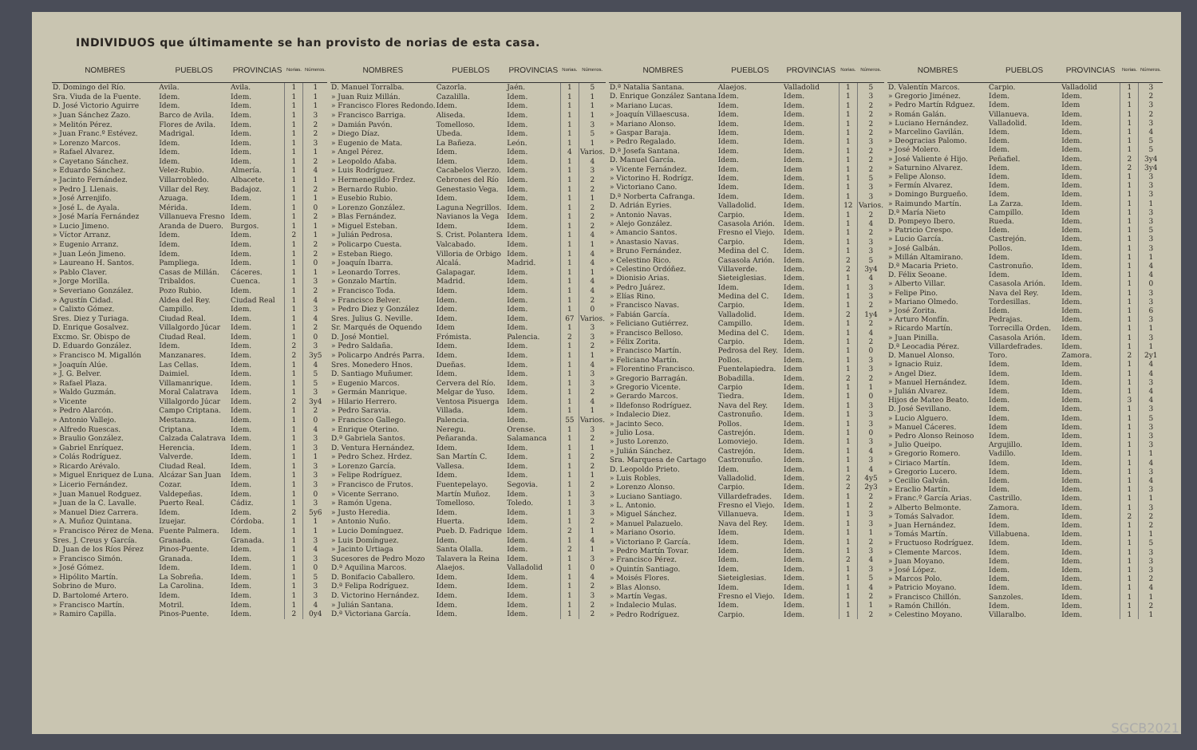INDIVIDUOS que últimamente se han provisto de norias de esta casa.
| NOMBRES | PUEBLOS | PROVINCIAS | Norias. | Números. |
| --- | --- | --- | --- | --- |
| D. Domingo del Río. | Avila. | Avila. | 1 | 1 |
| Sra. Viuda de la Fuente. | Idem. | Idem. | 1 | 1 |
| D. José Victorio Aguirre | Idem. | Idem. | 1 | 1 |
| » Juan Sánchez Zazo. | Barco de Avila. | Idem. | 1 | 3 |
| » Melitón Pérez. | Flores de Avila. | Idem. | 1 | 2 |
| » Juan Franc.º Estévez. | Madrigal. | Idem. | 1 | 2 |
| » Lorenzo Marcos. | Idem. | Idem. | 1 | 3 |
| » Rafael Alvarez. | Idem. | Idem. | 1 | 1 |
| » Cayetano Sánchez. | Idem. | Idem. | 1 | 2 |
| » Eduardo Sánchez. | Velez-Rubio. | Almería. | 1 | 4 |
| » Jacinto Fernández. | Villarrobledo. | Albacete. | 1 | 1 |
| » Pedro J. Llenais. | Villar del Rey. | Badajoz. | 1 | 2 |
| » José Arrenjifo. | Azuaga. | Idem. | 1 | 1 |
| » José L. de Ayala. | Mérida. | Idem. | 1 | 0 |
| » José María Fernández | Villanueva Fresno | Idem. | 1 | 2 |
| » Lucio Jimeno. | Aranda de Duero. | Burgos. | 1 | 1 |
| » Víctor Arranz. | Idem. | Idem. | 2 | 1 |
| » Eugenio Arranz. | Idem. | Idem. | 1 | 2 |
| » Juan León Jimeno. | Idem. | Idem. | 1 | 2 |
| » Laureano H. Santos. | Pampliega. | Idem. | 1 | 0 |
| » Pablo Claver. | Casas de Millán. | Cáceres. | 1 | 1 |
| » Jorge Morilla. | Tribaldos. | Cuenca. | 1 | 3 |
| » Severiano González. | Pozo Rubio. | Idem. | 1 | 2 |
| » Agustín Cidad. | Aldea del Rey. | Ciudad Real | 1 | 4 |
| » Calixto Gómez. | Campillo. | Idem. | 1 | 3 |
| Sres. Diez y Turiaga. | Ciudad Real. | Idem. | 1 | 4 |
| D. Enrique Gosalvez. | Villalgordo Júcar | Idem. | 1 | 2 |
| Excmo. Sr. Obispo de | Ciudad Real. | Idem. | 1 | 0 |
| D. Eduardo González. | Idem. | Idem. | 2 | 3 |
| » Francisco M. Migallón | Manzanares. | Idem. | 2 | 3y5 |
| » Joaquín Alúe. | Las Cellas. | Idem. | 1 | 4 |
| » J. G. Belver. | Daimiel. | Idem. | 1 | 5 |
| » Rafael Plaza. | Villamanrique. | Idem. | 1 | 5 |
| » Waldo Guzmán. | Moral Calatrava | Idem. | 1 | 3 |
| » Vicente | Villalgordo Júcar | Idem. | 2 | 3y4 |
| » Pedro Alarcón. | Campo Criptana. | Idem. | 1 | 2 |
| » Antonio Vallejo. | Mestanza. | Idem. | 1 | 0 |
| » Alfredo Ruescas. | Criptana. | Idem. | 1 | 4 |
| » Braulio González. | Calzada Calatrava | Idem. | 1 | 3 |
| » Gabriel Enríquez. | Herencia. | Idem. | 1 | 3 |
| » Colás Rodríguez. | Valverde. | Idem. | 1 | 1 |
| » Ricardo Arévalo. | Ciudad Real. | Idem. | 1 | 3 |
| » Miguel Enriquez de Luna. | Alcázar San Juan | Idem. | 1 | 3 |
| » Licerio Fernández. | Cozar. | Idem. | 1 | 3 |
| » Juan Manuel Rodguez. | Valdepeñas. | Idem. | 1 | 0 |
| » Juan de la C. Lavalle. | Puerto Real. | Cádiz. | 1 | 3 |
| » Manuel Diez Carrera. | Idem. | Idem. | 2 | 5y6 |
| » A. Muñoz Quintana. | Izuejar. | Córdoba. | 1 | 1 |
| » Francisco Pérez de Mena. | Fuente Palmera. | Idem. | 1 | 1 |
| Sres. J. Creus y García. | Granada. | Granada. | 1 | 3 |
| D. Juan de los Ríos Pérez | Pinos-Puente. | Idem. | 1 | 4 |
| » Francisco Simón. | Granada. | Idem. | 1 | 3 |
| » José Gómez. | Idem. | Idem. | 1 | 0 |
| » Hipólito Martín. | La Sobreña. | Idem. | 1 | 5 |
| Sobrino de Muro. | La Carolina. | Idem. | 1 | 3 |
| D. Bartolomé Artero. | Idem. | Idem. | 1 | 3 |
| » Francisco Martín. | Motril. | Idem. | 1 | 4 |
| » Ramiro Capilla. | Pinos-Puente. | Idem. | 2 | 0y4 |
| NOMBRES | PUEBLOS | PROVINCIAS | Norias. | Números. |
| --- | --- | --- | --- | --- |
| D. Manuel Torralba. | Cazorla. | Jaén. | 1 | 5 |
| » Juan Ruiz Millán. | Cazalilla. | Idem. | 1 | 1 |
| » Francisco Flores Redondo. | Idem. | Idem. | 1 | 1 |
| » Francisco Barriga. | Aliseda. | Idem. | 1 | 1 |
| » Damián Pavón. | Tomelloso. | Idem. | 1 | 3 |
| » Diego Díaz. | Ubeda. | Idem. | 1 | 5 |
| » Eugenio de Mata. | La Bañeza. | León. | 1 | 1 |
| » Angel Pérez. | Idem. | Idem. | 4 | Varios. |
| » Leopoldo Afaba. | Idem. | Idem. | 1 | 4 |
| » Luis Rodríguez. | Cacabelos Vierzo. | Idem. | 1 | 3 |
| » Hermenegildo Frdez. | Cebrones del Río | Idem. | 1 | 2 |
| » Bernardo Rubio. | Genestasio Vega. | Idem. | 1 | 2 |
| » Eusebio Rubio. | Idem. | Idem. | 1 | 1 |
| » Lorenzo González. | Laguna Negrillos. | Idem. | 1 | 2 |
| » Blas Fernández. | Navianos la Vega | Idem. | 1 | 2 |
| » Miguel Esteban. | Idem. | Idem. | 1 | 2 |
| » Julián Pedrosa. | S. Crist. Polantera | Idem. | 1 | 4 |
| » Policarpo Cuesta. | Valcabado. | Idem. | 1 | 1 |
| » Esteban Riego. | Villoria de Orbigo | Idem. | 1 | 4 |
| » Joaquín Ibarra. | Alcalá. | Madrid. | 1 | 4 |
| » Leonardo Torres. | Galapagar. | Idem. | 1 | 1 |
| » Gonzalo Martín. | Madrid. | Idem. | 1 | 4 |
| » Francisco Toda. | Idem. | Idem. | 1 | 4 |
| » Francisco Belver. | Idem. | Idem. | 1 | 2 |
| » Pedro Diez y González | Idem. | Idem. | 1 | 0 |
| Sres. Julius G. Neville. | Idem. | Idem. | 67 | Varios. |
| Sr. Marqués de Oquendo | Idem | Idem. | 1 | 3 |
| D. José Montiel. | Frómista. | Palencia. | 2 | 3 |
| » Pedro Saldaña. | Idem. | Idem. | 1 | 2 |
| » Policarpo Andrés Parra. | Idem. | Idem. | 1 | 1 |
| Sres. Monedero Hnos. | Dueñas. | Idem. | 1 | 4 |
| D. Santiago Muñumer. | Idem. | Idem. | 1 | 3 |
| » Eugenio Marcos. | Cervera del Río. | Idem. | 1 | 3 |
| » Germán Manrique. | Melgar de Yuso. | Idem. | 1 | 2 |
| » Hilario Herrero. | Ventosa Pisuerga | Idem. | 1 | 4 |
| » Pedro Saravia. | Villada. | Idem. | 1 | 1 |
| » Francisco Gallego. | Palencia. | Idem. | 55 | Varios. |
| » Enrique Oterino. | Neregu. | Orense. | 1 | 3 |
| D.ª Gabriela Santos. | Peñaranda. | Salamanca | 1 | 2 |
| D. Ventura Hernández. | Idem. | Idem. | 1 | 1 |
| » Pedro Schez. Hrdez. | San Martín C. | Idem. | 1 | 2 |
| » Lorenzo García. | Vallesa. | Idem. | 1 | 2 |
| » Felipe Rodríguez. | Idem. | Idem. | 1 | 1 |
| » Francisco de Frutos. | Fuentepelayo. | Segovia. | 1 | 2 |
| » Vicente Serrano. | Martín Muñoz. | Idem. | 1 | 3 |
| » Ramón Ugena. | Tomelloso. | Toledo. | 1 | 3 |
| » Justo Heredia. | Idem. | Idem. | 1 | 3 |
| » Antonio Nuño. | Huerta. | Idem. | 1 | 2 |
| » Lucio Domínguez. | Pueb. D. Fadrique | Idem. | 2 | 1 |
| » Luis Domínguez. | Idem. | Idem. | 1 | 4 |
| » Jacinto Urtiaga | Santa Olalla. | Idem. | 2 | 1 |
| Sucesores de Pedro Mozo | Talavera la Reina | Idem. | 1 | 3 |
| D.ª Aquilina Marcos. | Alaejos. | Valladolid | 1 | 0 |
| D. Bonifacio Caballero. | Idem. | Idem. | 1 | 4 |
| D.ª Felipa Rodríguez. | Idem. | Idem. | 1 | 2 |
| D. Victorino Hernández. | Idem. | Idem. | 1 | 3 |
| » Julián Santana. | Idem. | Idem. | 1 | 2 |
| D.ª Victoriana García. | Idem. | Idem. | 1 | 2 |
| NOMBRES | PUEBLOS | PROVINCIAS | Norias. | Números. |
| --- | --- | --- | --- | --- |
| D.ª Natalia Santana. | Alaejos. | Valladolid | 1 | 5 |
| D. Enrique González Santana. | Idem. | Idem. | 1 | 3 |
| » Mariano Lucas. | Idem. | Idem. | 1 | 2 |
| » Joaquín Villaescusa. | Idem. | Idem. | 1 | 2 |
| » Mariano Alonso. | Idem. | Idem. | 1 | 2 |
| » Gaspar Baraja. | Idem. | Idem. | 1 | 2 |
| » Pedro Regalado. | Idem. | Idem. | 1 | 3 |
| D.ª Josefa Santana. | Idem. | Idem. | 1 | 2 |
| D. Manuel García. | Idem. | Idem. | 1 | 2 |
| » Vicente Fernández. | Idem. | Idem | 1 | 2 |
| » Victorino H. Rodrígz. | Idem. | Idem. | 1 | 5 |
| » Victoriano Cano. | Idem. | Idem. | 1 | 3 |
| D.ª Norberta Cafranga. | Idem. | Idem. | 1 | 3 |
| D. Adrián Eyries. | Valladolid. | Idem. | 12 | Varios. |
| » Antonio Navas. | Carpio. | Idem. | 1 | 2 |
| » Alejo González. | Casasola Arión. | Idem. | 1 | 4 |
| » Amancio Santos. | Fresno el Viejo. | Idem. | 1 | 2 |
| » Anastasio Navas. | Carpio. | Idem. | 1 | 3 |
| » Bruno Fernández. | Medina del C. | Idem. | 1 | 3 |
| » Celestino Rico. | Casasola Arión. | Idem. | 2 | 5 |
| » Celestino Ordóñez. | Villaverde. | Idem. | 2 | 3y4 |
| » Dionisio Arias. | Sieteiglesias. | Idem. | 1 | 4 |
| » Pedro Juárez. | Idem. | Idem. | 1 | 3 |
| » Elías Rino. | Medina del C. | Idem. | 1 | 3 |
| » Francisco Navas. | Carpio. | Idem. | 1 | 2 |
| » Fabián García. | Valladolid. | Idem. | 2 | 1y4 |
| » Feliciano Gutiérrez. | Campillo. | Idem. | 1 | 2 |
| » Francisco Belloso. | Medina del C. | Idem. | 1 | 4 |
| » Félix Zorita. | Carpio. | Idem. | 1 | 2 |
| » Francisco Martín. | Pedrosa del Rey. | Idem. | 1 | 0 |
| » Feliciano Martín. | Pollos. | Idem. | 1 | 3 |
| » Florentino Francisco. | Fuentelapiedra. | Idem | 1 | 3 |
| » Gregorio Barragán. | Bobadilla. | Idem. | 2 | 2 |
| » Gregorio Vicente. | Carpio | Idem. | 1 | 1 |
| » Gerardo Marcos. | Tiedra. | Idem. | 1 | 0 |
| » Ildefonso Rodríguez. | Nava del Rey. | Idem. | 1 | 3 |
| » Indalecio Diez. | Castronuño. | Idem. | 1 | 3 |
| » Jacinto Seco. | Pollos. | Idem. | 1 | 3 |
| » Julio Losa. | Castrejón. | Idem. | 1 | 0 |
| » Justo Lorenzo. | Lomoviejo. | Idem. | 1 | 3 |
| » Julián Sánchez. | Castrejón. | Idem. | 1 | 4 |
| Sra. Marquesa de Cartago | Castronuño. | Idem. | 1 | 3 |
| D. Leopoldo Prieto. | Idem. | Idem. | 1 | 4 |
| » Luis Robles. | Valladolid. | Idem. | 2 | 4y5 |
| » Lorenzo Alonso. | Carpio. | Idem. | 2 | 2y3 |
| » Luciano Santiago. | Villardefrades. | Idem. | 1 | 2 |
| » L. Antonio. | Fresno el Viejo. | Idem. | 1 | 2 |
| » Miguel Sánchez. | Villanueva. | Idem. | 1 | 3 |
| » Manuel Palazuelo. | Nava del Rey. | Idem. | 1 | 3 |
| » Mariano Osorio. | Idem. | Idem. | 1 | 1 |
| » Victoriano P. García. | Idem. | Idem. | 1 | 2 |
| » Pedro Martín Tovar. | Idem. | Idem. | 1 | 3 |
| » Francisco Pérez. | Idem. | Idem. | 2 | 4 |
| » Quintín Santiago. | Idem. | Idem. | 1 | 3 |
| » Moisés Flores. | Sieteiglesias. | Idem. | 1 | 5 |
| » Blas Alonso. | Idem. | Idem. | 1 | 4 |
| » Martín Vegas. | Fresno el Viejo. | Idem. | 1 | 2 |
| » Indalecio Mulas. | Idem. | Idem. | 1 | 1 |
| » Pedro Rodríguez. | Carpio. | Idem. | 1 | 2 |
| NOMBRES | PUEBLOS | PROVINCIAS | Norias. | Números. |
| --- | --- | --- | --- | --- |
| D. Valentín Marcos. | Carpio. | Valladolid | 1 | 3 |
| » Gregorio Jiménez. | Idem. | Idem. | 1 | 2 |
| » Pedro Martín Rdguez. | Idem. | Idem | 1 | 3 |
| » Román Galán. | Villanueva. | Idem. | 1 | 2 |
| » Luciano Hernández. | Valladolid. | Idem. | 1 | 3 |
| » Marcelino Gavilán. | Idem. | Idem. | 1 | 4 |
| » Deogracias Palomo. | Idem. | Idem. | 1 | 5 |
| » José Molero. | Idem. | Idem. | 1 | 5 |
| » José Valiente é Hijo. | Peñafiel. | Idem. | 2 | 3y4 |
| » Saturnino Alvarez. | Idem. | Idem. | 2 | 3y4 |
| » Felipe Alonso. | Idem. | Idem. | 1 | 3 |
| » Fermín Alvarez. | Idem. | Idem. | 1 | 3 |
| » Domingo Burgueño. | Idem. | Idem. | 1 | 3 |
| » Raimundo Martín. | La Zarza. | Idem. | 1 | 1 |
| D.ª María Nieto | Campillo. | Idem | 1 | 3 |
| D. Pompeyo Ibero. | Rueda. | Idem. | 1 | 3 |
| » Patricio Crespo. | Idem. | Idem. | 1 | 5 |
| » Lucio García. | Castrejón. | Idem. | 1 | 3 |
| » José Galbán. | Pollos. | Idem. | 1 | 3 |
| » Millán Altamirano. | Idem. | Idem. | 1 | 1 |
| D.ª Macaria Prieto. | Castronuño. | Idem. | 1 | 4 |
| D. Félix Seoane. | Idem. | Idem. | 1 | 4 |
| » Alberto Villar. | Casasola Arión. | Idem. | 1 | 0 |
| » Felipe Pino. | Nava del Rey. | Idem. | 1 | 3 |
| » Mariano Olmedo. | Tordesillas. | Idem. | 1 | 3 |
| » José Zorita. | Idem. | Idem. | 1 | 6 |
| » Arturo Monfín. | Pedrajas. | Idem. | 1 | 3 |
| » Ricardo Martín. | Torrecilla Orden. | Idem. | 1 | 1 |
| » Juan Pinilla. | Casasola Arión. | Idem. | 1 | 3 |
| D.ª Leocadia Pérez. | Villardefrades. | Idem. | 1 | 1 |
| D. Manuel Alonso. | Toro. | Zamora. | 2 | 2y1 |
| » Ignacio Ruiz. | Idem. | Idem. | 1 | 4 |
| » Angel Diez. | Idem. | Idem. | 1 | 4 |
| » Manuel Hernández. | Idem. | Idem. | 1 | 3 |
| » Julián Alvarez. | Idem. | Idem. | 1 | 4 |
| Hijos de Mateo Beato. | Idem. | Idem. | 3 | 4 |
| D. José Sevillano. | Idem. | Idem. | 1 | 3 |
| » Lucio Alguero. | Idem. | Idem. | 1 | 5 |
| » Manuel Cáceres. | Idem | Idem. | 1 | 3 |
| » Pedro Alonso Reinoso | Idem. | Idem. | 1 | 3 |
| » Julio Queipo. | Argujillo. | Idem. | 1 | 3 |
| » Gregorio Romero. | Vadillo. | Idem. | 1 | 1 |
| » Ciriaco Martín. | Idem. | Idem. | 1 | 4 |
| » Gregorio Lucero. | Idem. | Idem. | 1 | 3 |
| » Cecilio Galván. | Idem. | Idem. | 1 | 4 |
| » Eraclio Martín. | Idem. | Idem. | 1 | 3 |
| » Franc.º García Arias. | Castrillo. | Idem. | 1 | 1 |
| » Alberto Belmonte. | Zamora. | Idem. | 1 | 3 |
| » Tomás Salvador. | Idem. | Idem. | 2 | 2 |
| » Juan Hernández. | Idem. | Idem. | 1 | 2 |
| » Tomás Martín. | Villabuena. | Idem. | 1 | 1 |
| » Fructuoso Rodríguez. | Idem. | Idem. | 1 | 5 |
| » Clemente Marcos. | Idem. | Idem. | 1 | 3 |
| » Juan Moyano. | Idem. | Idem. | 1 | 3 |
| » José López. | Idem. | Idem. | 1 | 3 |
| » Marcos Polo. | Idem. | Idem. | 1 | 2 |
| » Patricio Moyano. | Idem. | Idem. | 1 | 4 |
| » Francisco Chillón. | Sanzoles. | Idem. | 1 | 1 |
| » Ramón Chillón. | Idem. | Idem. | 1 | 2 |
| » Celestino Moyano. | Villaralbo. | Idem. | 1 | 1 |
SGCB2021